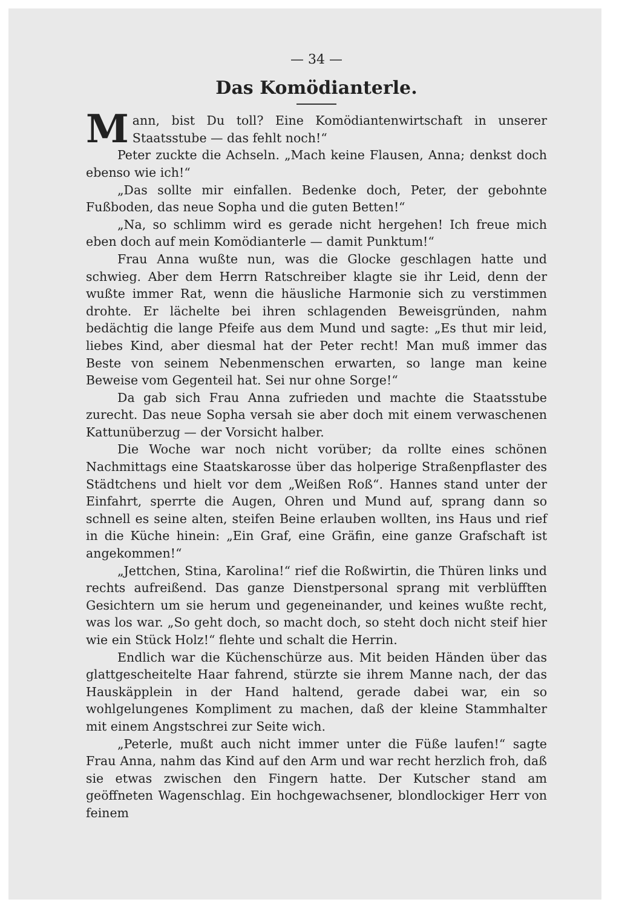— 34 —
Das Komödianterle.
Mann, bist Du toll? Eine Komödiantenwirtschaft in unserer Staatsstube — das fehlt noch!“
Peter zuckte die Achseln. „Mach keine Flausen, Anna; denkst doch ebenso wie ich!“
„Das sollte mir einfallen. Bedenke doch, Peter, der gebohnte Fußboden, das neue Sopha und die guten Betten!“
„Na, so schlimm wird es gerade nicht hergehen! Ich freue mich eben doch auf mein Komödianterle — damit Punktum!“
Frau Anna wußte nun, was die Glocke geschlagen hatte und schwieg. Aber dem Herrn Ratschreiber klagte sie ihr Leid, denn der wußte immer Rat, wenn die häusliche Harmonie sich zu verstimmen drohte. Er lächelte bei ihren schlagenden Beweisgründen, nahm bedächtig die lange Pfeife aus dem Mund und sagte: „Es thut mir leid, liebes Kind, aber diesmal hat der Peter recht! Man muß immer das Beste von seinem Nebenmenschen erwarten, so lange man keine Beweise vom Gegenteil hat. Sei nur ohne Sorge!“
Da gab sich Frau Anna zufrieden und machte die Staatsstube zurecht. Das neue Sopha versah sie aber doch mit einem verwaschenen Kattunüberzug — der Vorsicht halber.
Die Woche war noch nicht vorüber; da rollte eines schönen Nachmittags eine Staatskarosse über das holperige Straßenpflaster des Städtchens und hielt vor dem „Weißen Roß“. Hannes stand unter der Einfahrt, sperrte die Augen, Ohren und Mund auf, sprang dann so schnell es seine alten, steifen Beine erlauben wollten, ins Haus und rief in die Küche hinein: „Ein Graf, eine Gräfin, eine ganze Grafschaft ist angekommen!“
„Jettchen, Stina, Karolina!“ rief die Roßwirtin, die Thüren links und rechts aufreißend. Das ganze Dienstpersonal sprang mit verblüfften Gesichtern um sie herum und gegeneinander, und keines wußte recht, was los war. „So geht doch, so macht doch, so steht doch nicht steif hier wie ein Stück Holz!“ flehte und schalt die Herrin.
Endlich war die Küchenschürze aus. Mit beiden Händen über das glattgescheitelte Haar fahrend, stürzte sie ihrem Manne nach, der das Hauskäpplein in der Hand haltend, gerade dabei war, ein so wohlgelungenes Kompliment zu machen, daß der kleine Stammhalter mit einem Angstschrei zur Seite wich.
„Peterle, mußt auch nicht immer unter die Füße laufen!“ sagte Frau Anna, nahm das Kind auf den Arm und war recht herzlich froh, daß sie etwas zwischen den Fingern hatte. Der Kutscher stand am geöffneten Wagenschlag. Ein hochgewachsener, blondlockiger Herr von feinem